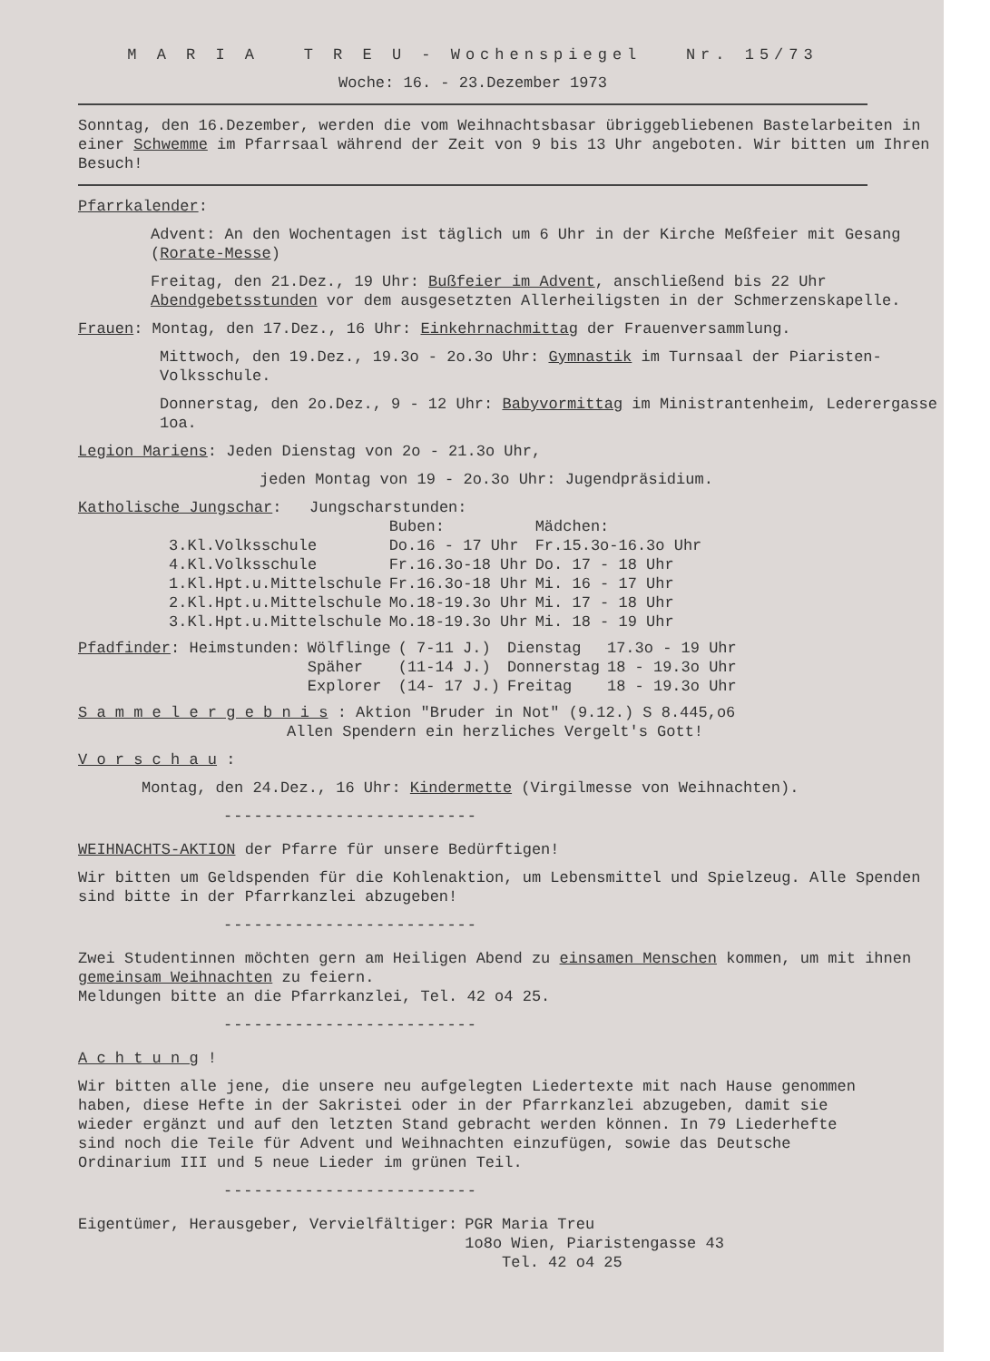M A R I A T R E U - Wochenspiegel Nr. 15/73
Woche: 16. - 23.Dezember 1973
Sonntag, den 16.Dezember, werden die vom Weihnachtsbasar übriggebliebenen Bastelarbeiten in einer Schwemme im Pfarrsaal während der Zeit von 9 bis 13 Uhr angeboten. Wir bitten um Ihren Besuch!
Pfarrkalender:
Advent: An den Wochentagen ist täglich um 6 Uhr in der Kirche Meßfeier mit Gesang (Rorate-Messe)
Freitag, den 21.Dez., 19 Uhr: Bußfeier im Advent, anschließend bis 22 Uhr Abendgebetsstunden vor dem ausgesetzten Allerheiligsten in der Schmerzenskapelle.
Frauen: Montag, den 17.Dez., 16 Uhr: Einkehrnachmittag der Frauenversammlung.
Mittwoch, den 19.Dez., 19.3o - 2o.3o Uhr: Gymnastik im Turnsaal der Piaristen-Volksschule.
Donnerstag, den 2o.Dez., 9 - 12 Uhr: Babyvormittag im Ministrantenheim, Lederergasse 1oa.
Legion Mariens: Jeden Dienstag von 2o - 21.3o Uhr,
jeden Montag von 19 - 2o.3o Uhr: Jugendpräsidium.
Katholische Jungschar: Jungscharstunden:
| | Buben: | Mädchen: |
| --- | --- | --- |
| 3.Kl.Volksschule | Do.16 - 17 Uhr | Fr.15.3o-16.3o Uhr |
| 4.Kl.Volksschule | Fr.16.3o-18 Uhr | Do. 17 - 18 Uhr |
| 1.Kl.Hpt.u.Mittelschule | Fr.16.3o-18 Uhr | Mi. 16 - 17 Uhr |
| 2.Kl.Hpt.u.Mittelschule | Mo.18-19.3o Uhr | Mi. 17 - 18 Uhr |
| 3.Kl.Hpt.u.Mittelschule | Mo.18-19.3o Uhr | Mi. 18 - 19 Uhr |
| Pfadfinder : Heimstunden: | Wölflinge | ( 7-11 J.) | Dienstag | 17.3o - 19 Uhr |
| | Späher | (11-14 J.) | Donnerstag | 18 - 19.3o Uhr |
| | Explorer | (14- 17 J.) | Freitag | 18 - 19.3o Uhr |
S a m m e l e r g e b n i s : Aktion "Bruder in Not" (9.12.) S 8.445,o6
Allen Spendern ein herzliches Vergelt's Gott!
V o r s c h a u :
Montag, den 24.Dez., 16 Uhr: Kindermette (Virgilmesse von Weihnachten).
-------------------------
WEIHNACHTS-AKTION der Pfarre für unsere Bedürftigen!
Wir bitten um Geldspenden für die Kohlenaktion, um Lebensmittel und Spielzeug. Alle Spenden sind bitte in der Pfarrkanzlei abzugeben!
-------------------------
Zwei Studentinnen möchten gern am Heiligen Abend zu einsamen Menschen kommen, um mit ihnen gemeinsam Weihnachten zu feiern.
Meldungen bitte an die Pfarrkanzlei, Tel. 42 o4 25.
-------------------------
A c h t u n g !
Wir bitten alle jene, die unsere neu aufgelegten Liedertexte mit nach Hause genommen haben, diese Hefte in der Sakristei oder in der Pfarrkanzlei abzugeben, damit sie wieder ergänzt und auf den letzten Stand gebracht werden können. In 79 Liederhefte sind noch die Teile für Advent und Weihnachten einzufügen, sowie das Deutsche Ordinarium III und 5 neue Lieder im grünen Teil.
-------------------------
| Eigentümer, Herausgeber, Vervielfältiger: | PGR Maria Treu |
| | 1o8o Wien, Piaristengasse 43 |
| | Tel. 42 o4 25 |